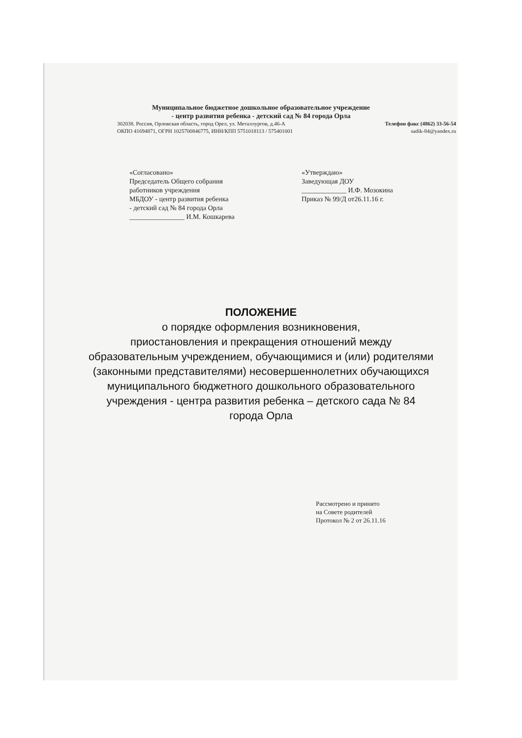Муниципальное бюджетное дошкольное образовательное учреждение
- центр развития ребенка - детский сад № 84 города Орла
302038. Россия, Орловская область, город Орел, ул. Металлургов, д.46-А Телефон факс (4862) 33-56-54
ОКПО 41694871, ОГРН 1025700846775, ИНН/КПП 5751018113 / 575401001 sadik-84@yandex.ru
«Согласовано»
Председатель Общего собрания
работников учреждения
МБДОУ - центр развития ребенка
- детский сад № 84 города Орла
________________ И.М. Кошкарева
«Утверждаю»
Заведующая ДОУ
_____________ И.Ф. Мозокина
Приказ № 99/Д от26.11.16 г.
ПОЛОЖЕНИЕ
о порядке оформления возникновения,
приостановления и прекращения отношений между
образовательным учреждением, обучающимися и (или) родителями
(законными представителями) несовершеннолетних обучающихся
муниципального бюджетного дошкольного образовательного
учреждения - центра развития ребенка – детского сада № 84
города Орла
Рассмотрено и принято
на Совете родителей
Протокол № 2 от 26.11.16